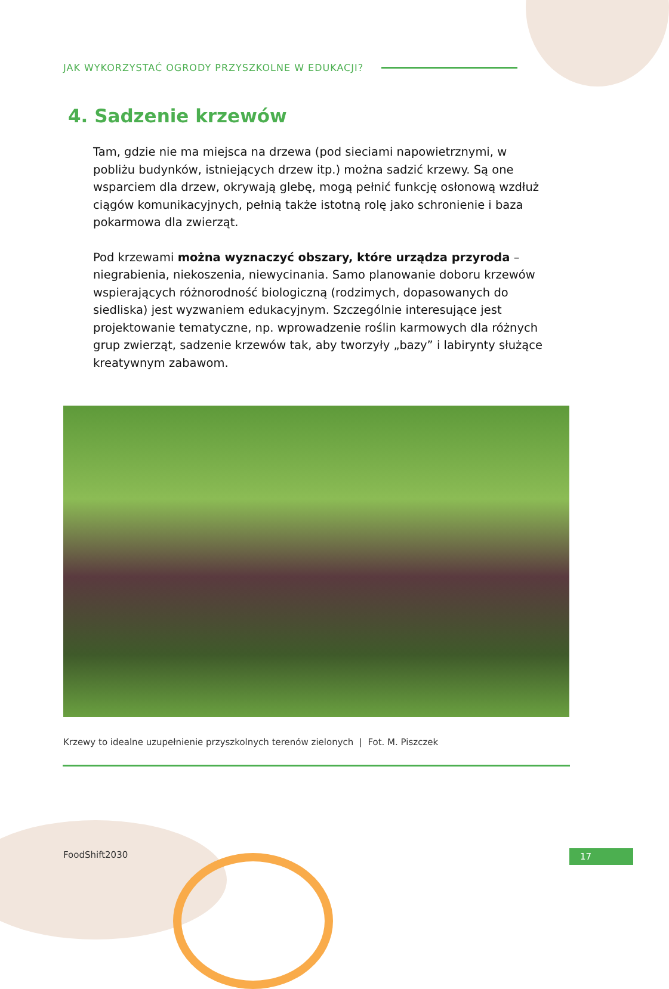JAK WYKORZYSTAĆ OGRODY PRZYSZKOLNE W EDUKACJI?
4. Sadzenie krzewów
Tam, gdzie nie ma miejsca na drzewa (pod sieciami napowietrznymi, w pobliżu budynków, istniejących drzew itp.) można sadzić krzewy. Są one wsparciem dla drzew, okrywają glebę, mogą pełnić funkcję osłonową wzdłuż ciągów komunikacyjnych, pełnią także istotną rolę jako schronienie i baza pokarmowa dla zwierząt.
Pod krzewami można wyznaczyć obszary, które urządza przyroda – niegrabienia, niekoszenia, niewycinania. Samo planowanie doboru krzewów wspierających różnorodność biologiczną (rodzimych, dopasowanych do siedliska) jest wyzwaniem edukacyjnym. Szczególnie interesujące jest projektowanie tematyczne, np. wprowadzenie roślin karmowych dla różnych grup zwierząt, sadzenie krzewów tak, aby tworzyły „bazy” i labirynty służące kreatywnym zabawom.
Krzewy to idealne uzupełnienie przyszkolnych terenów zielonych | Fot. M. Piszczek
FoodShift2030 17